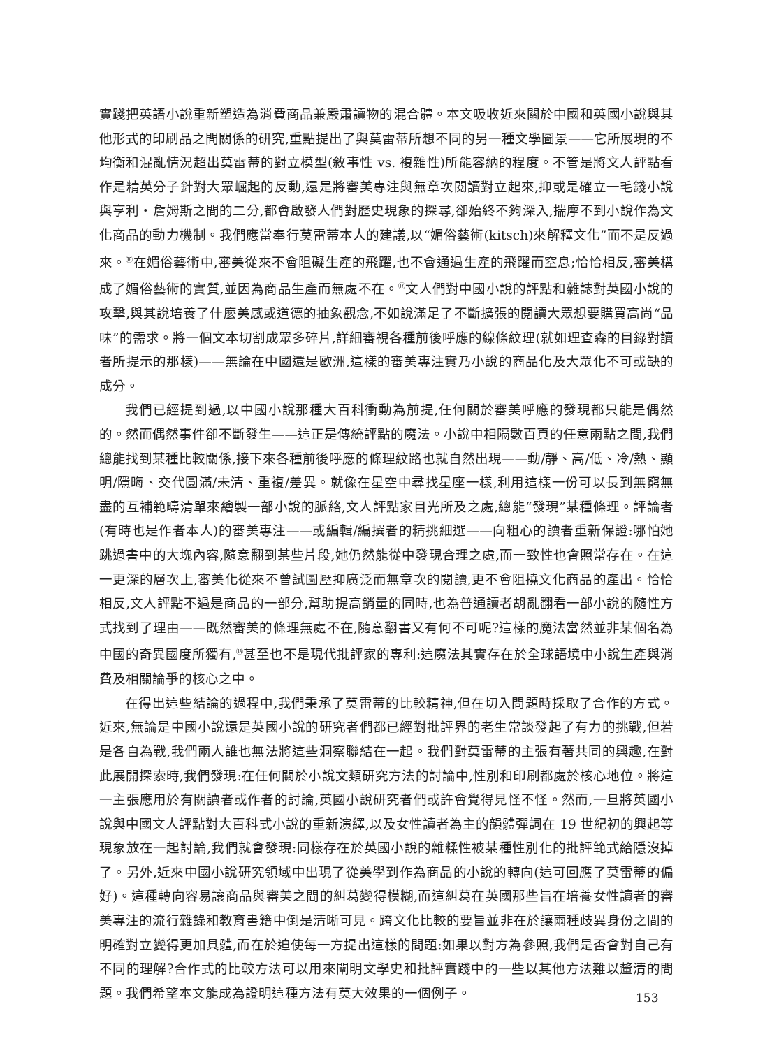實踐把英語小說重新塑造為消費商品兼嚴肅讀物的混合體。本文吸收近來關於中國和英國小說與其他形式的印刷品之間關係的研究,重點提出了與莫雷蒂所想不同的另一種文學圖景——它所展現的不均衡和混亂情況超出莫雷蒂的對立模型(敘事性 vs. 複雜性)所能容納的程度。不管是將文人評點看作是精英分子針對大眾崛起的反動,還是將審美專注與無章次閱讀對立起來,抑或是確立一毛錢小說與亨利・詹姆斯之間的二分,都會啟發人們對歷史現象的探尋,卻始終不夠深入,揣摩不到小說作為文化商品的動力機制。我們應當奉行莫雷蒂本人的建議,以“媚俗藝術(kitsch)來解釋文化”而不是反過來。<sup>⑯</sup>在媚俗藝術中,審美從來不會阻礙生產的飛躍,也不會通過生產的飛躍而窒息;恰恰相反,審美構成了媚俗藝術的實質,並因為商品生產而無處不在。<sup>⑰</sup>文人們對中國小說的評點和雜誌對英國小說的攻擊,與其說培養了什麼美感或道德的抽象觀念,不如說滿足了不斷擴張的閱讀大眾想要購買高尚“品味”的需求。將一個文本切割成眾多碎片,詳細審視各種前後呼應的線條紋理(就如理查森的目錄對讀者所提示的那樣)——無論在中國還是歐洲,這樣的審美專注實乃小說的商品化及大眾化不可或缺的成分。
我們已經提到過,以中國小說那種大百科衝動為前提,任何關於審美呼應的發現都只能是偶然的。然而偶然事件卻不斷發生——這正是傳統評點的魔法。小說中相隔數百頁的任意兩點之間,我們總能找到某種比較關係,接下來各種前後呼應的條理紋路也就自然出現——動/靜、高/低、冷/熱、顯明/隱晦、交代圓滿/未清、重複/差異。就像在星空中尋找星座一樣,利用這樣一份可以長到無窮無盡的互補範疇清單來繪製一部小說的脈絡,文人評點家目光所及之處,總能“發現”某種條理。評論者(有時也是作者本人)的審美專注——或編輯/編撰者的精挑細選——向粗心的讀者重新保證:哪怕她跳過書中的大塊內容,隨意翻到某些片段,她仍然能從中發現合理之處,而一致性也會照常存在。在這一更深的層次上,審美化從來不曾試圖壓抑廣泛而無章次的閱讀,更不會阻撓文化商品的產出。恰恰相反,文人評點不過是商品的一部分,幫助提高銷量的同時,也為普通讀者胡亂翻看一部小說的隨性方式找到了理由——既然審美的條理無處不在,隨意翻書又有何不可呢?這樣的魔法當然並非某個名為中國的奇異國度所獨有,<sup>⑱</sup>甚至也不是現代批評家的專利:這魔法其實存在於全球語境中小說生產與消費及相關論爭的核心之中。
在得出這些結論的過程中,我們秉承了莫雷蒂的比較精神,但在切入問題時採取了合作的方式。近來,無論是中國小說還是英國小說的研究者們都已經對批評界的老生常談發起了有力的挑戰,但若是各自為戰,我們兩人誰也無法將這些洞察聯結在一起。我們對莫雷蒂的主張有著共同的興趣,在對此展開探索時,我們發現:在任何關於小說文類研究方法的討論中,性別和印刷都處於核心地位。將這一主張應用於有關讀者或作者的討論,英國小說研究者們或許會覺得見怪不怪。然而,一旦將英國小說與中國文人評點對大百科式小說的重新演繹,以及女性讀者為主的韻體彈詞在 19 世紀初的興起等現象放在一起討論,我們就會發現:同樣存在於英國小說的雜糅性被某種性別化的批評範式給隱沒掉了。另外,近來中國小說研究領域中出現了從美學到作為商品的小說的轉向(這可回應了莫雷蒂的偏好)。這種轉向容易讓商品與審美之間的糾葛變得模糊,而這糾葛在英國那些旨在培養女性讀者的審美專注的流行雜錄和教育書籍中倒是清晰可見。跨文化比較的要旨並非在於讓兩種歧異身份之間的明確對立變得更加具體,而在於迫使每一方提出這樣的問題:如果以對方為參照,我們是否會對自己有不同的理解?合作式的比較方法可以用來闡明文學史和批評實踐中的一些以其他方法難以釐清的問題。我們希望本文能成為證明這種方法有莫大效果的一個例子。
153